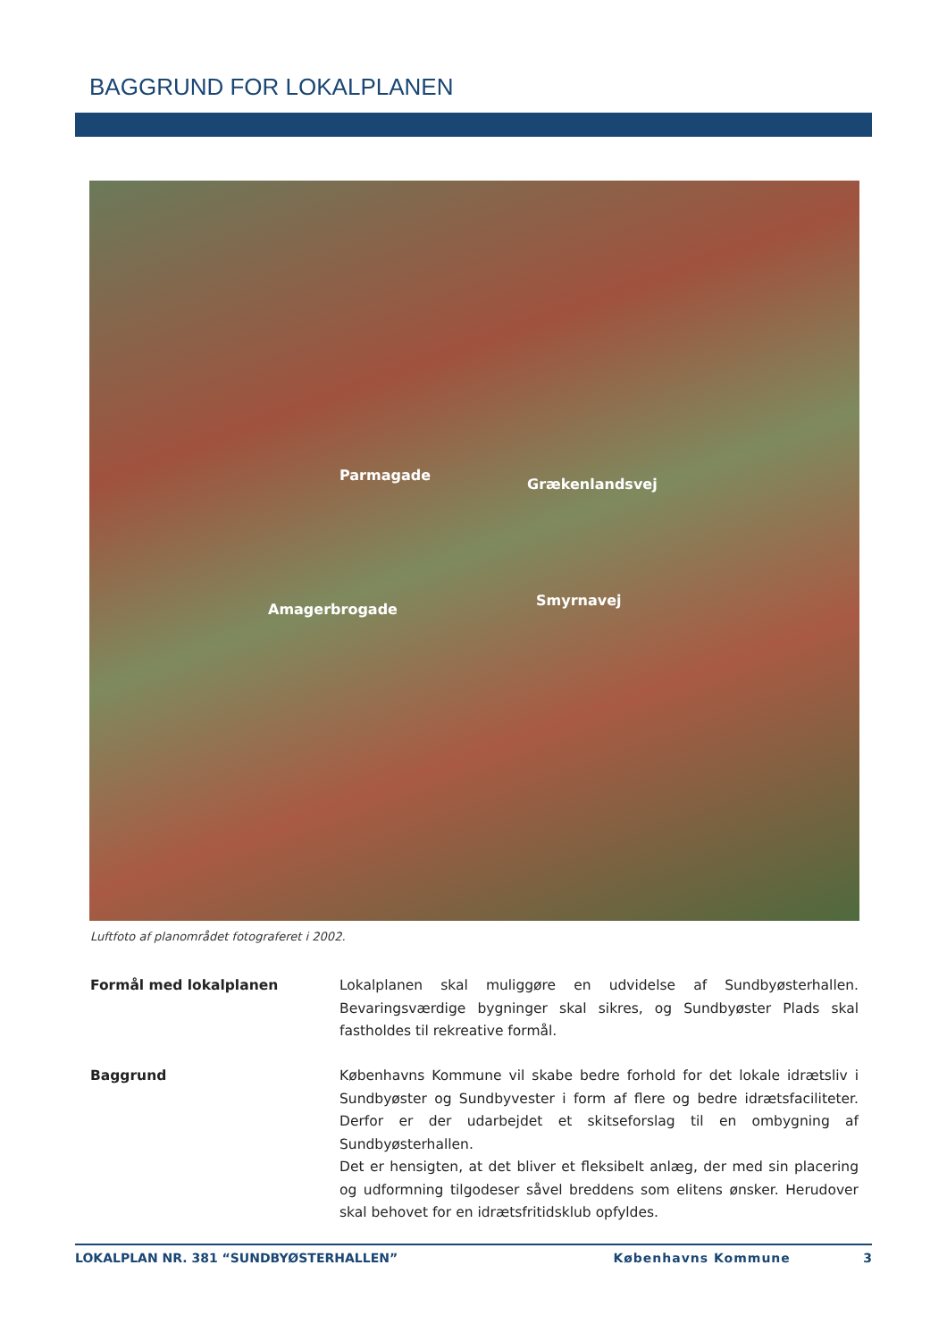BAGGRUND FOR LOKALPLANEN
Parmagade
Grækenlandsvej
Amagerbrogade
Smyrnavej
Luftfoto af planområdet fotograferet i 2002.
Formål med lokalplanen Lokalplanen skal muliggøre en udvidelse af Sundbyøsterhallen. Bevaringsværdige bygninger skal sikres, og Sundbyøster Plads skal fastholdes til rekreative formål.
Baggrund Københavns Kommune vil skabe bedre forhold for det lokale idrætsliv i Sundbyøster og Sundbyvester i form af flere og bedre idrætsfaciliteter. Derfor er der udarbejdet et skitseforslag til en ombygning af Sundbyøsterhallen.
Det er hensigten, at det bliver et fleksibelt anlæg, der med sin placering og udformning tilgodeser såvel breddens som elitens ønsker. Herudover skal behovet for en idrætsfritidsklub opfyldes.
LOKALPLAN NR. 381 “SUNDBYØSTERHALLEN” Københavns Kommune 3